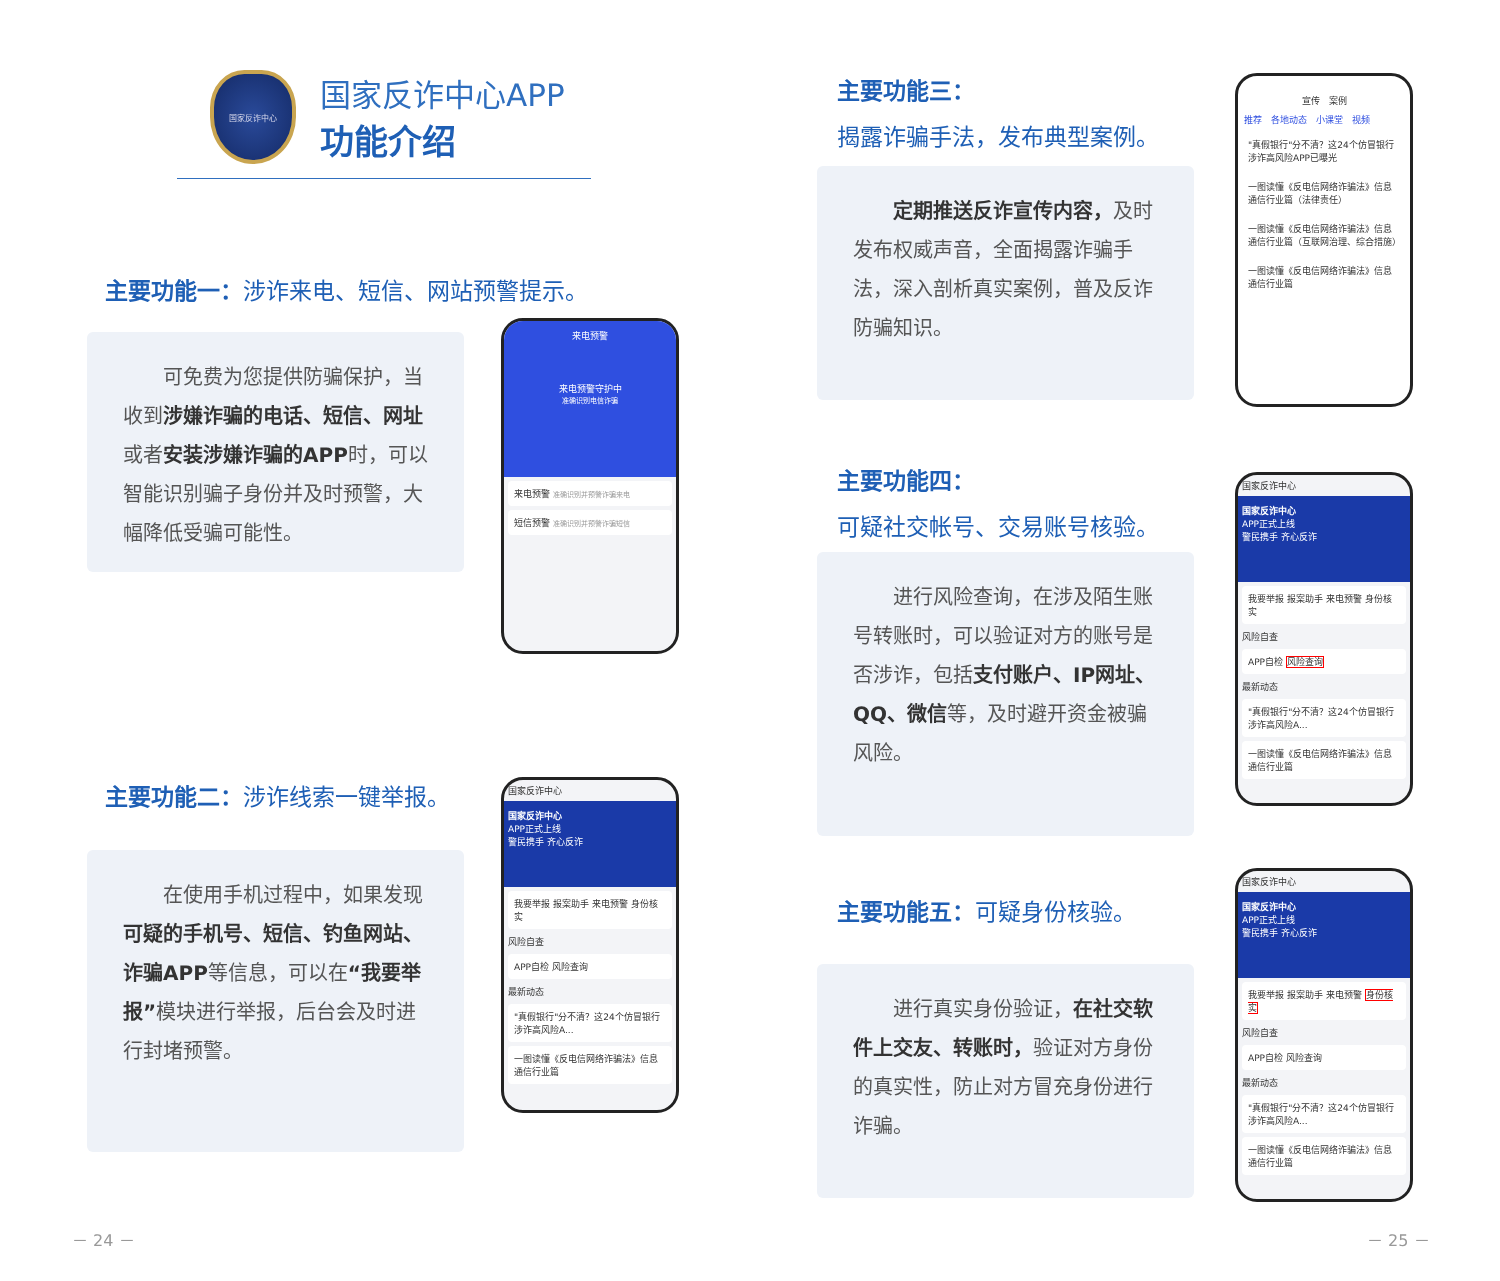国家反诈中心
国家反诈中心APP
功能介绍
主要功能一：涉诈来电、短信、网站预警提示。
　　可免费为您提供防骗保护，当收到涉嫌诈骗的电话、短信、网址或者安装涉嫌诈骗的APP时，可以智能识别骗子身份并及时预警，大幅降低受骗可能性。
来电预警
来电预警守护中
准确识别电信诈骗
来电预警 准确识别并预警诈骗来电
短信预警 准确识别并预警诈骗短信
主要功能二：涉诈线索一键举报。
　　在使用手机过程中，如果发现可疑的手机号、短信、钓鱼网站、诈骗APP等信息，可以在“我要举报”模块进行举报，后台会及时进行封堵预警。
国家反诈中心
国家反诈中心
APP正式上线
警民携手 齐心反诈
我要举报 报案助手 来电预警 身份核实
风险自查
APP自检 风险查询
最新动态
"真假银行"分不清？这24个仿冒银行涉诈高风险A...
一图读懂《反电信网络诈骗法》信息通信行业篇
－ 24 －
主要功能三：
揭露诈骗手法，发布典型案例。
　　定期推送反诈宣传内容，及时发布权威声音，全面揭露诈骗手法，深入剖析真实案例，普及反诈防骗知识。
宣传　案例
推荐　各地动态　小课堂　视频
"真假银行"分不清？这24个仿冒银行涉诈高风险APP已曝光
一图读懂《反电信网络诈骗法》信息通信行业篇（法律责任）
一图读懂《反电信网络诈骗法》信息通信行业篇（互联网治理、综合措施）
一图读懂《反电信网络诈骗法》信息通信行业篇
主要功能四：
可疑社交帐号、交易账号核验。
　　进行风险查询，在涉及陌生账号转账时，可以验证对方的账号是否涉诈，包括支付账户、IP网址、QQ、微信等，及时避开资金被骗风险。
国家反诈中心
国家反诈中心
APP正式上线
警民携手 齐心反诈
我要举报 报案助手 来电预警 身份核实
风险自查
APP自检 风险查询
最新动态
"真假银行"分不清？这24个仿冒银行涉诈高风险A...
一图读懂《反电信网络诈骗法》信息通信行业篇
主要功能五：可疑身份核验。
　　进行真实身份验证，在社交软件上交友、转账时，验证对方身份的真实性，防止对方冒充身份进行诈骗。
国家反诈中心
国家反诈中心
APP正式上线
警民携手 齐心反诈
我要举报 报案助手 来电预警 身份核实
风险自查
APP自检 风险查询
最新动态
"真假银行"分不清？这24个仿冒银行涉诈高风险A...
一图读懂《反电信网络诈骗法》信息通信行业篇
－ 25 －